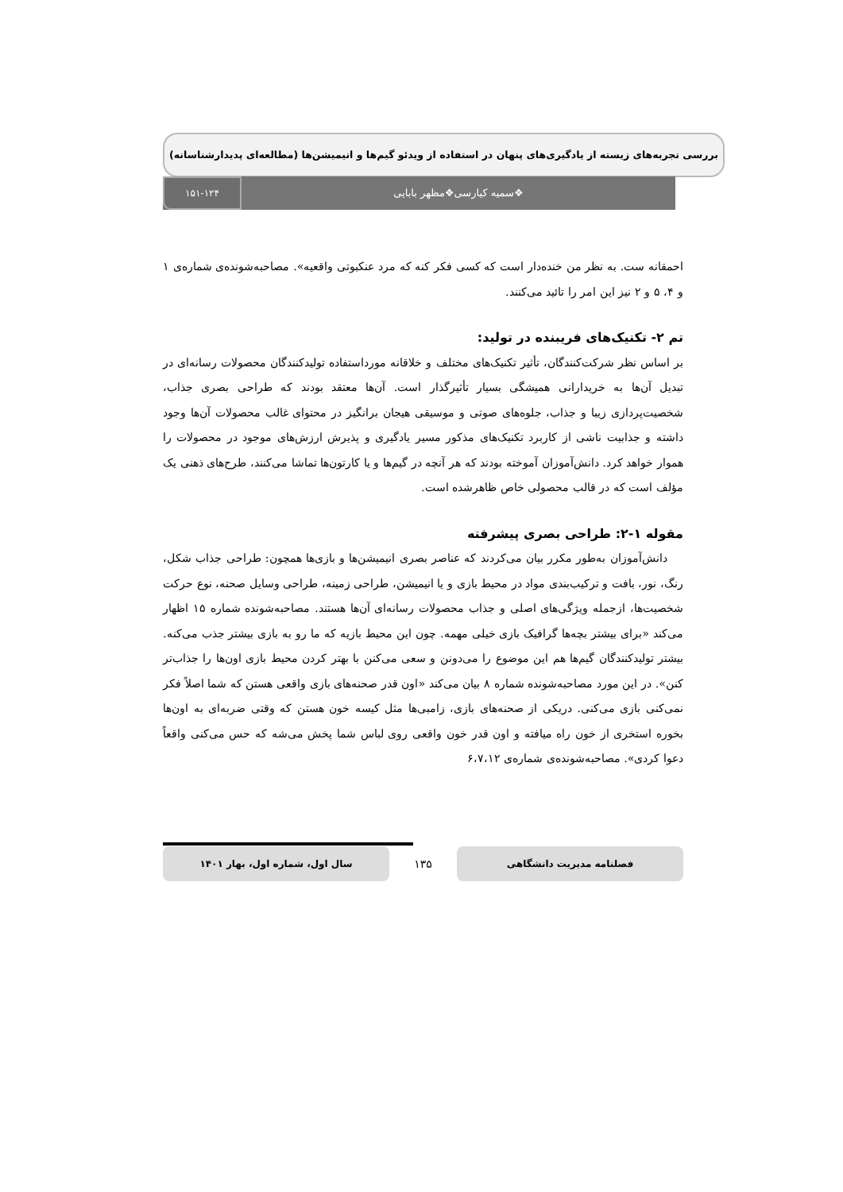بررسی تجربه‌های زیسته از یادگیری‌های پنهان در استفاده از ویدئو گیم‌ها و انیمیشن‌ها (مطالعه‌ای پدیدارشناسانه)
❖سمیه کیارسی❖مظهر بابایی
۱۵۱-۱۲۴
احمقانه ست. به نظر من خنده‌دار است که کسی فکر کنه که مرد عنکبوتی واقعیه». مصاحبه‌شونده‌ی شماره‌ی ۱ و ۴، ۵ و ۲ نیز این امر را تائید می‌کنند.
تم ۲- تکنیک‌های فریبنده در تولید:
بر اساس نظر شرکت‌کنندگان، تأثیر تکنیک‌های مختلف و خلاقانه مورداستفاده تولیدکنندگان محصولات رسانه‌ای در تبدیل آن‌ها به خریدارانی همیشگی بسیار تأثیرگذار است. آن‌ها معتقد بودند که طراحی بصری جذاب، شخصیت‌پردازی زیبا و جذاب، جلوه‌های صوتی و موسیقی هیجان برانگیز در محتوای غالب محصولات آن‌ها وجود داشته و جذابیت ناشی از کاربرد تکنیک‌های مذکور مسیر یادگیری و پذیرش ارزش‌های موجود در محصولات را هموار خواهد کرد. دانش‌آموزان آموخته بودند که هر آنچه در گیم‌ها و یا کارتون‌ها تماشا می‌کنند، طرح‌های ذهنی یک مؤلف است که در قالب محصولی خاص ظاهرشده است.
مقوله ۱-۲: طراحی بصری پیشرفته
دانش‌آموزان به‌طور مکرر بیان می‌کردند که عناصر بصری انیمیشن‌ها و بازی‌ها همچون: طراحی جذاب شکل، رنگ، نور، بافت و ترکیب‌بندی مواد در محیط بازی و یا انیمیشن، طراحی زمینه، طراحی وسایل صحنه، نوع حرکت شخصیت‌ها، ازجمله ویژگی‌های اصلی و جذاب محصولات رسانه‌ای آن‌ها هستند. مصاحبه‌شونده شماره ۱۵ اظهار می‌کند «برای بیشتر بچه‌ها گرافیک بازی خیلی مهمه. چون این محیط بازیه که ما رو به بازی بیشتر جذب می‌کنه. بیشتر تولیدکنندگان گیم‌ها هم این موضوع را می‌دونن و سعی می‌کنن با بهتر کردن محیط بازی اون‌ها را جذاب‌تر کنن». در این مورد مصاحبه‌شونده شماره ۸ بیان می‌کند «اون قدر صحنه‌های بازی واقعی هستن که شما اصلاً فکر نمی‌کنی بازی می‌کنی. دریکی از صحنه‌های بازی، زامبی‌ها مثل کیسه خون هستن که وقتی ضربه‌ای به اون‌ها بخوره استخری از خون راه میافته و اون قدر خون واقعی روی لباس شما پخش می‌شه که حس می‌کنی واقعاً دعوا کردی». مصاحبه‌شونده‌ی شماره‌ی ۶،۷،۱۲
فصلنامه مدیریت دانشگاهی
۱۳۵
سال اول، شماره اول، بهار ۱۴۰۱